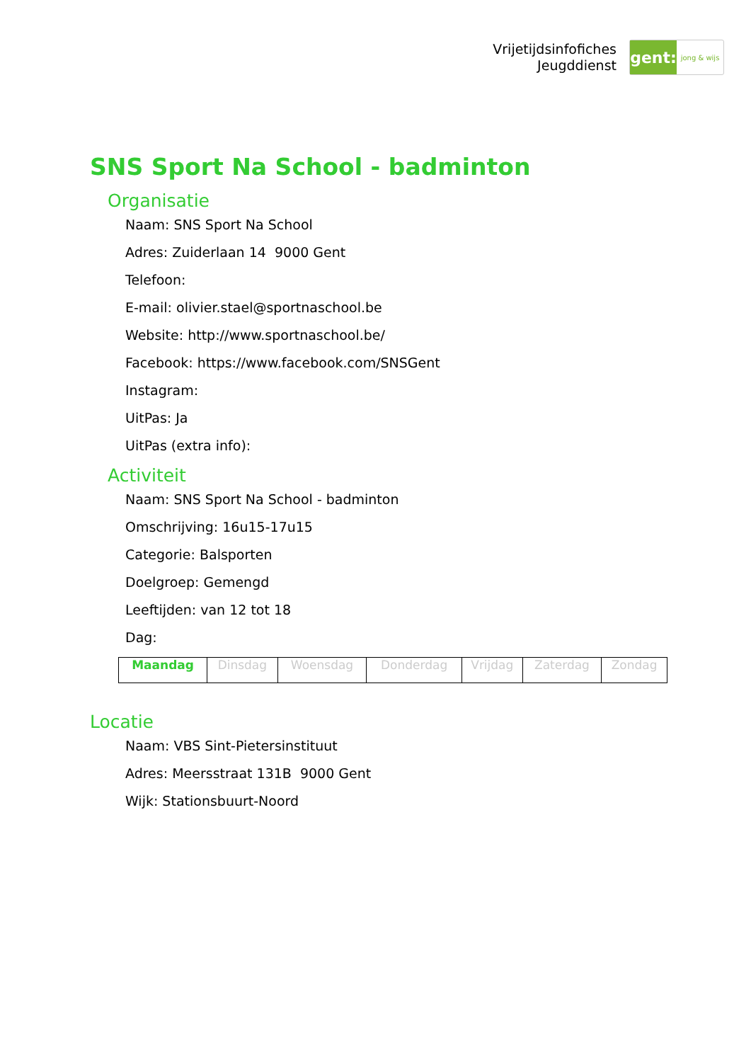Vrijetijdsinfofiches
Jeugddienst
gent:
jong & wijs
SNS Sport Na School - badminton
Organisatie
Naam: SNS Sport Na School
Adres: Zuiderlaan 14 9000 Gent
Telefoon:
E-mail: olivier.stael@sportnaschool.be
Website: http://www.sportnaschool.be/
Facebook: https://www.facebook.com/SNSGent
Instagram:
UitPas: Ja
UitPas (extra info):
Activiteit
Naam: SNS Sport Na School - badminton
Omschrijving: 16u15-17u15
Categorie: Balsporten
Doelgroep: Gemengd
Leeftijden: van 12 tot 18
Dag:
| Maandag | Dinsdag | Woensdag | Donderdag | Vrijdag | Zaterdag | Zondag |
Locatie
Naam: VBS Sint-Pietersinstituut
Adres: Meersstraat 131B 9000 Gent
Wijk: Stationsbuurt-Noord